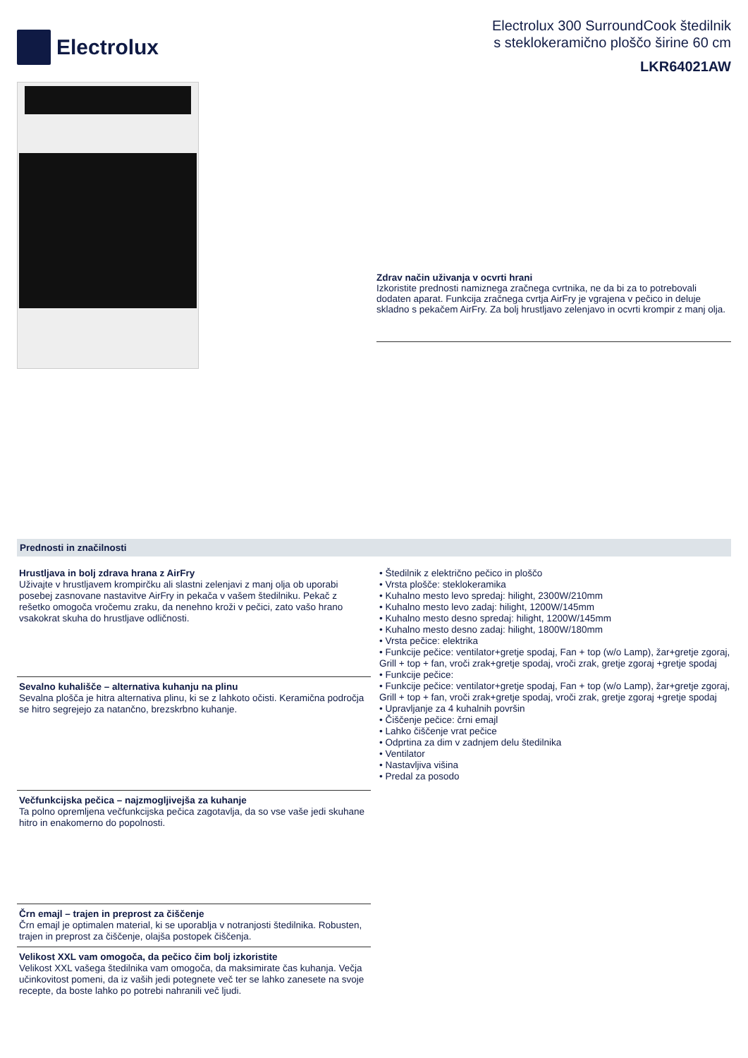Electrolux
Electrolux 300 SurroundCook štedilnik
s steklokeramično ploščo širine 60 cm
LKR64021AW
Zdrav način uživanja v ocvrti hrani
Izkoristite prednosti namiznega zračnega cvrtnika, ne da bi za to potrebovali dodaten aparat. Funkcija zračnega cvrtja AirFry je vgrajena v pečico in deluje skladno s pekačem AirFry. Za bolj hrustljavo zelenjavo in ocvrti krompir z manj olja.
Prednosti in značilnosti
Hrustljava in bolj zdrava hrana z AirFry
Uživajte v hrustljavem krompirčku ali slastni zelenjavi z manj olja ob uporabi posebej zasnovane nastavitve AirFry in pekača v vašem štedilniku. Pekač z rešetko omogoča vročemu zraku, da nenehno kroži v pečici, zato vašo hrano vsakokrat skuha do hrustljave odličnosti.
Sevalno kuhališče – alternativa kuhanju na plinu
Sevalna plošča je hitra alternativa plinu, ki se z lahkoto očisti. Keramična področja se hitro segrejejo za natančno, brezskrbno kuhanje.
Večfunkcijska pečica – najzmogljivejša za kuhanje
Ta polno opremljena večfunkcijska pečica zagotavlja, da so vse vaše jedi skuhane hitro in enakomerno do popolnosti.
Črn emajl – trajen in preprost za čiščenje
Črn emajl je optimalen material, ki se uporablja v notranjosti štedilnika. Robusten, trajen in preprost za čiščenje, olajša postopek čiščenja.
Velikost XXL vam omogoča, da pečico čim bolj izkoristite
Velikost XXL vašega štedilnika vam omogoča, da maksimirate čas kuhanja. Večja učinkovitost pomeni, da iz vaših jedi potegnete več ter se lahko zanesete na svoje recepte, da boste lahko po potrebi nahranili več ljudi.
• Štedilnik z električno pečico in ploščo
• Vrsta plošče: steklokeramika
• Kuhalno mesto levo spredaj: hilight, 2300W/210mm
• Kuhalno mesto levo zadaj: hilight, 1200W/145mm
• Kuhalno mesto desno spredaj: hilight, 1200W/145mm
• Kuhalno mesto desno zadaj: hilight, 1800W/180mm
• Vrsta pečice: elektrika
• Funkcije pečice: ventilator+gretje spodaj, Fan + top (w/o Lamp), žar+gretje zgoraj, Grill + top + fan, vroči zrak+gretje spodaj, vroči zrak, gretje zgoraj +gretje spodaj
• Funkcije pečice:
• Funkcije pečice: ventilator+gretje spodaj, Fan + top (w/o Lamp), žar+gretje zgoraj, Grill + top + fan, vroči zrak+gretje spodaj, vroči zrak, gretje zgoraj +gretje spodaj
• Upravljanje za 4 kuhalnih površin
• Čiščenje pečice: črni emajl
• Lahko čiščenje vrat pečice
• Odprtina za dim v zadnjem delu štedilnika
• Ventilator
• Nastavljiva višina
• Predal za posodo